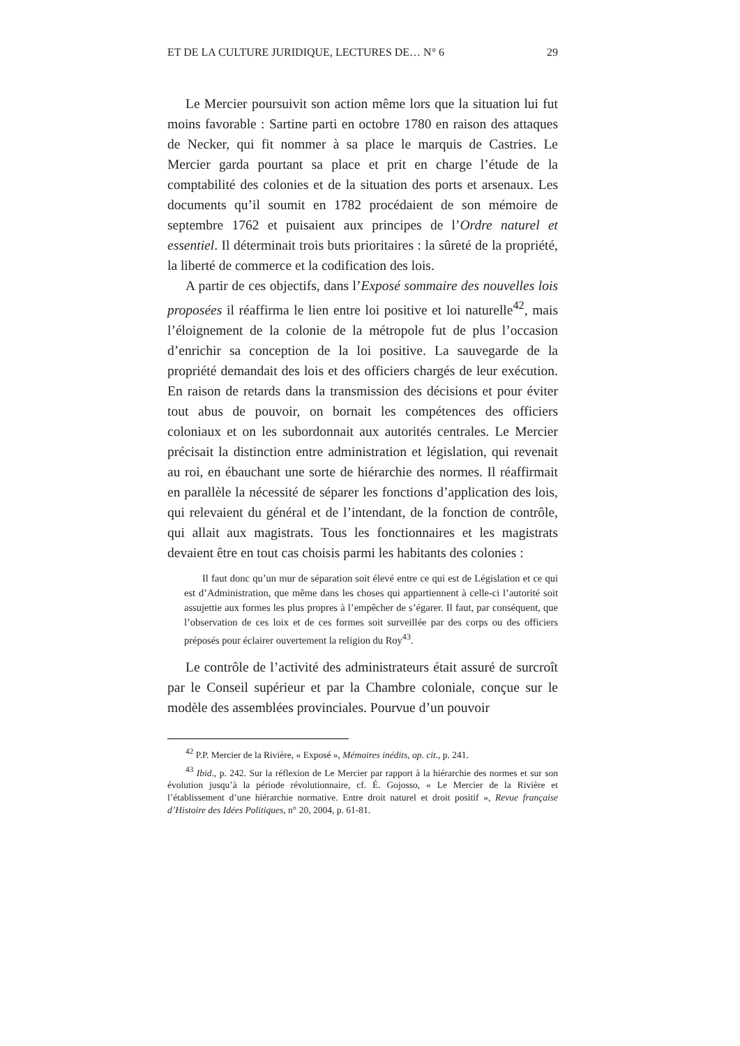ET DE LA CULTURE JURIDIQUE, LECTURES DE… N° 6 29
Le Mercier poursuivit son action même lors que la situation lui fut moins favorable : Sartine parti en octobre 1780 en raison des attaques de Necker, qui fit nommer à sa place le marquis de Castries. Le Mercier garda pourtant sa place et prit en charge l’étude de la comptabilité des colonies et de la situation des ports et arsenaux. Les documents qu’il soumit en 1782 procédaient de son mémoire de septembre 1762 et puisaient aux principes de l’Ordre naturel et essentiel. Il déterminait trois buts prioritaires : la sûreté de la propriété, la liberté de commerce et la codification des lois.
A partir de ces objectifs, dans l’Exposé sommaire des nouvelles lois proposées il réaffirma le lien entre loi positive et loi naturelle<sup>42</sup>, mais l’éloignement de la colonie de la métropole fut de plus l’occasion d’enrichir sa conception de la loi positive. La sauvegarde de la propriété demandait des lois et des officiers chargés de leur exécution. En raison de retards dans la transmission des décisions et pour éviter tout abus de pouvoir, on bornait les compétences des officiers coloniaux et on les subordonnait aux autorités centrales. Le Mercier précisait la distinction entre administration et législation, qui revenait au roi, en ébauchant une sorte de hiérarchie des normes. Il réaffirmait en parallèle la nécessité de séparer les fonctions d’application des lois, qui relevaient du général et de l’intendant, de la fonction de contrôle, qui allait aux magistrats. Tous les fonctionnaires et les magistrats devaient être en tout cas choisis parmi les habitants des colonies :
Il faut donc qu’un mur de séparation soit élevé entre ce qui est de Législation et ce qui est d’Administration, que même dans les choses qui appartiennent à celle-ci l’autorité soit assujettie aux formes les plus propres à l’empêcher de s’égarer. Il faut, par conséquent, que l’observation de ces loix et de ces formes soit surveillée par des corps ou des officiers préposés pour éclairer ouvertement la religion du Roy<sup>43</sup>.
Le contrôle de l’activité des administrateurs était assuré de surcroît par le Conseil supérieur et par la Chambre coloniale, conçue sur le modèle des assemblées provinciales. Pourvue d’un pouvoir
<sup>42</sup> P.P. Mercier de la Rivière, « Exposé », Mémoires inédits, op. cit., p. 241.
<sup>43</sup> Ibid., p. 242. Sur la réflexion de Le Mercier par rapport à la hiérarchie des normes et sur son évolution jusqu’à la période révolutionnaire, cf. É. Gojosso, « Le Mercier de la Rivière et l’établissement d’une hiérarchie normative. Entre droit naturel et droit positif », Revue française d’Histoire des Idées Politiques, n° 20, 2004, p. 61-81.